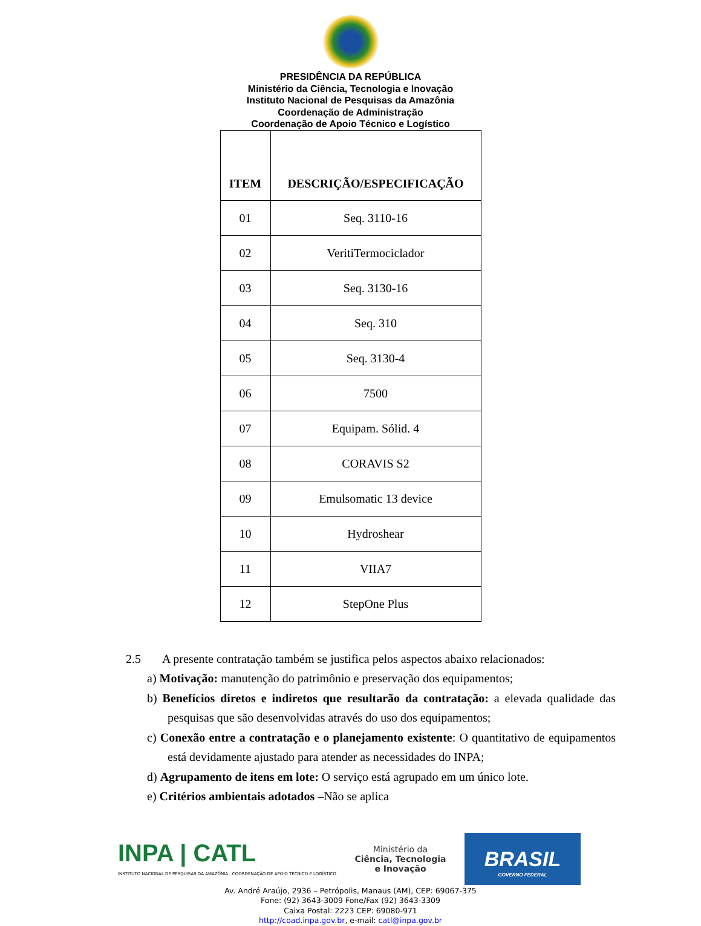PRESIDÊNCIA DA REPÚBLICA
Ministério da Ciência, Tecnologia e Inovação
Instituto Nacional de Pesquisas da Amazônia
Coordenação de Administração
Coordenação de Apoio Técnico e Logístico
| ITEM | DESCRIÇÃO/ESPECIFICAÇÃO |
| --- | --- |
| 01 | Seq. 3110-16 |
| 02 | VeritiTermociclador |
| 03 | Seq. 3130-16 |
| 04 | Seq. 310 |
| 05 | Seq. 3130-4 |
| 06 | 7500 |
| 07 | Equipam. Sólid. 4 |
| 08 | CORAVIS S2 |
| 09 | Emulsomatic 13 device |
| 10 | Hydroshear |
| 11 | VIIA7 |
| 12 | StepOne Plus |
2.5 A presente contratação também se justifica pelos aspectos abaixo relacionados:
a) Motivação: manutenção do patrimônio e preservação dos equipamentos;
b) Benefícios diretos e indiretos que resultarão da contratação: a elevada qualidade das pesquisas que são desenvolvidas através do uso dos equipamentos;
c) Conexão entre a contratação e o planejamento existente: O quantitativo de equipamentos está devidamente ajustado para atender as necessidades do INPA;
d) Agrupamento de itens em lote: O serviço está agrupado em um único lote.
e) Critérios ambientais adotados –Não se aplica
INPA | CATL
INSTITUTO NACIONAL DE PESQUISAS DA AMAZÔNIA COORDENAÇÃO DE APOIO TÉCNICO E LOGÍSTICO
Ministério da
Ciência, Tecnologia
e Inovação
BRASIL
GOVERNO FEDERAL
Av. André Araújo, 2936 – Petrópolis, Manaus (AM), CEP: 69067-375
Fone: (92) 3643-3009 Fone/Fax (92) 3643-3309
Caixa Postal: 2223 CEP: 69080-971
http://coad.inpa.gov.br, e-mail: catl@inpa.gov.br